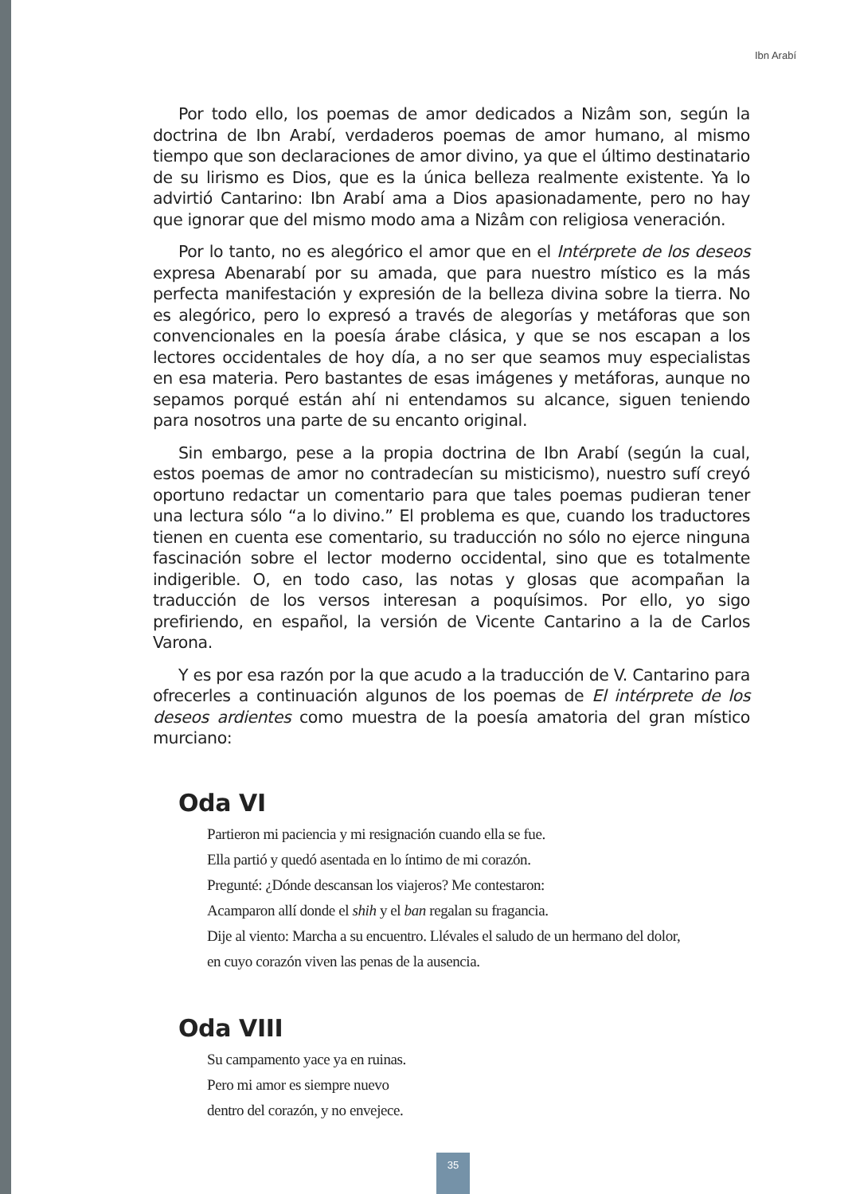Ibn Arabí
Por todo ello, los poemas de amor dedicados a Nizâm son, según la doctrina de Ibn Arabí, verdaderos poemas de amor humano, al mismo tiempo que son declaraciones de amor divino, ya que el último destinatario de su lirismo es Dios, que es la única belleza realmente existente. Ya lo advirtió Cantarino: Ibn Arabí ama a Dios apasionadamente, pero no hay que ignorar que del mismo modo ama a Nizâm con religiosa veneración.
Por lo tanto, no es alegórico el amor que en el Intérprete de los deseos expresa Abenarabí por su amada, que para nuestro místico es la más perfecta manifestación y expresión de la belleza divina sobre la tierra. No es alegórico, pero lo expresó a través de alegorías y metáforas que son convencionales en la poesía árabe clásica, y que se nos escapan a los lectores occidentales de hoy día, a no ser que seamos muy especialistas en esa materia. Pero bastantes de esas imágenes y metáforas, aunque no sepamos porqué están ahí ni entendamos su alcance, siguen teniendo para nosotros una parte de su encanto original.
Sin embargo, pese a la propia doctrina de Ibn Arabí (según la cual, estos poemas de amor no contradecían su misticismo), nuestro sufí creyó oportuno redactar un comentario para que tales poemas pudieran tener una lectura sólo “a lo divino.” El problema es que, cuando los traductores tienen en cuenta ese comentario, su traducción no sólo no ejerce ninguna fascinación sobre el lector moderno occidental, sino que es totalmente indigerible. O, en todo caso, las notas y glosas que acompañan la traducción de los versos interesan a poquísimos. Por ello, yo sigo prefiriendo, en español, la versión de Vicente Cantarino a la de Carlos Varona.
Y es por esa razón por la que acudo a la traducción de V. Cantarino para ofrecerles a continuación algunos de los poemas de El intérprete de los deseos ardientes como muestra de la poesía amatoria del gran místico murciano:
Oda VI
Partieron mi paciencia y mi resignación cuando ella se fue.
Ella partió y quedó asentada en lo íntimo de mi corazón.
Pregunté: ¿Dónde descansan los viajeros? Me contestaron:
Acamparon allí donde el shih y el ban regalan su fragancia.
Dije al viento: Marcha a su encuentro. Llévales el saludo de un hermano del dolor,
en cuyo corazón viven las penas de la ausencia.
Oda VIII
Su campamento yace ya en ruinas.
Pero mi amor es siempre nuevo
dentro del corazón, y no envejece.
35